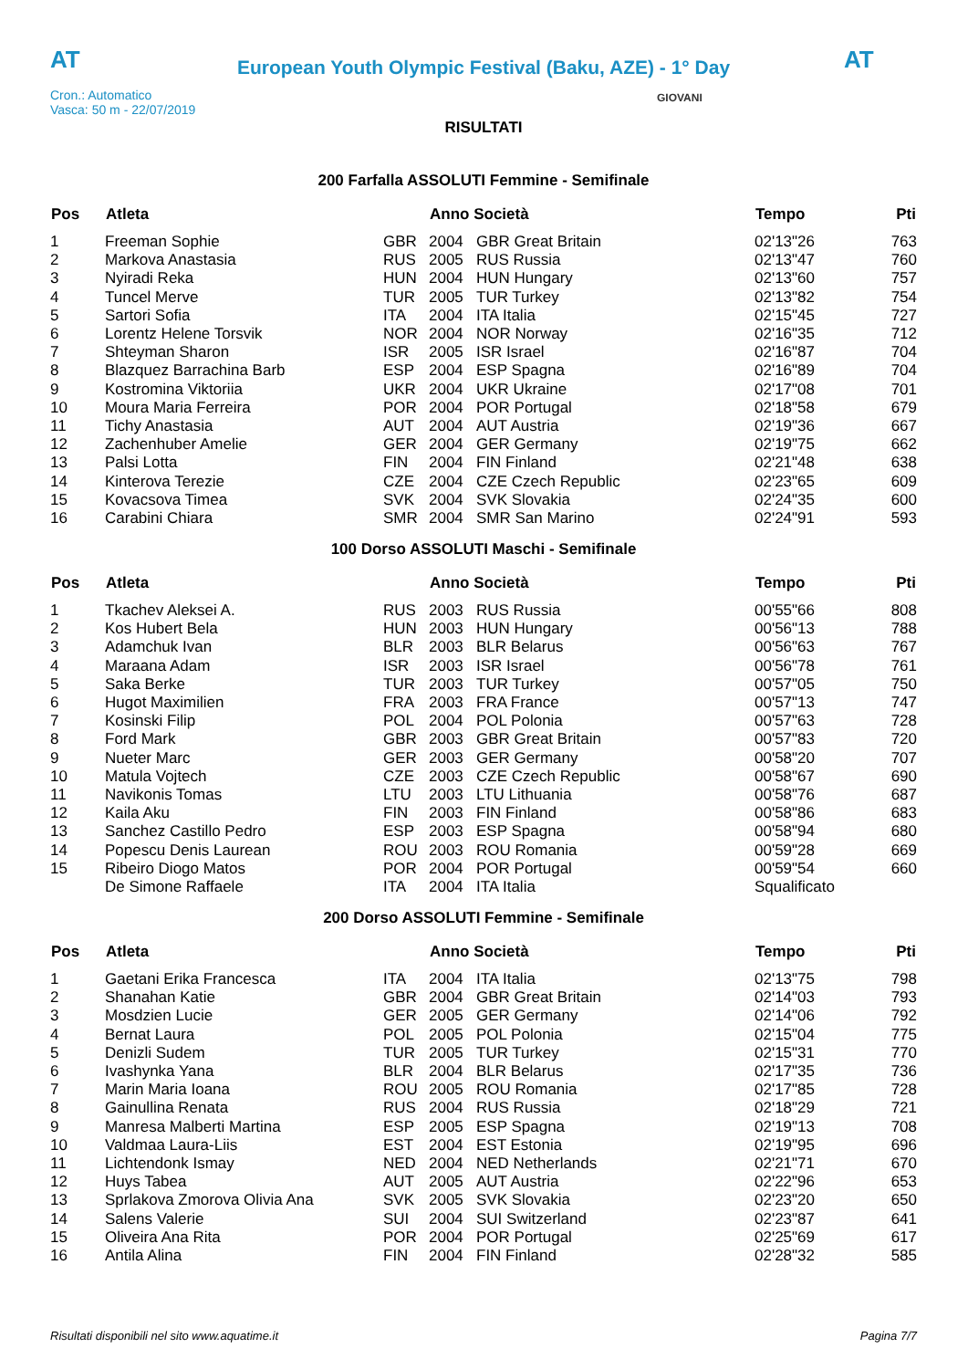AT
European Youth Olympic Festival (Baku, AZE) - 1° Day
AT
Cron.: Automatico
Vasca: 50 m - 22/07/2019
GIOVANI
RISULTATI
200 Farfalla ASSOLUTI Femmine - Semifinale
| Pos | Atleta | | Anno Società | | Tempo | Pti |
| --- | --- | --- | --- | --- | --- | --- |
| 1 | Freeman Sophie | GBR | 2004 | GBR Great Britain | 02'13"26 | 763 |
| 2 | Markova Anastasia | RUS | 2005 | RUS Russia | 02'13"47 | 760 |
| 3 | Nyiradi Reka | HUN | 2004 | HUN Hungary | 02'13"60 | 757 |
| 4 | Tuncel Merve | TUR | 2005 | TUR Turkey | 02'13"82 | 754 |
| 5 | Sartori Sofia | ITA | 2004 | ITA Italia | 02'15"45 | 727 |
| 6 | Lorentz Helene Torsvik | NOR | 2004 | NOR Norway | 02'16"35 | 712 |
| 7 | Shteyman Sharon | ISR | 2005 | ISR Israel | 02'16"87 | 704 |
| 8 | Blazquez Barrachina Barb | ESP | 2004 | ESP Spagna | 02'16"89 | 704 |
| 9 | Kostromina Viktoriia | UKR | 2004 | UKR Ukraine | 02'17"08 | 701 |
| 10 | Moura Maria Ferreira | POR | 2004 | POR Portugal | 02'18"58 | 679 |
| 11 | Tichy Anastasia | AUT | 2004 | AUT Austria | 02'19"36 | 667 |
| 12 | Zachenhuber Amelie | GER | 2004 | GER Germany | 02'19"75 | 662 |
| 13 | Palsi Lotta | FIN | 2004 | FIN Finland | 02'21"48 | 638 |
| 14 | Kinterova Terezie | CZE | 2004 | CZE Czech Republic | 02'23"65 | 609 |
| 15 | Kovacsova Timea | SVK | 2004 | SVK Slovakia | 02'24"35 | 600 |
| 16 | Carabini Chiara | SMR | 2004 | SMR San Marino | 02'24"91 | 593 |
100 Dorso ASSOLUTI Maschi - Semifinale
| Pos | Atleta | | Anno Società | | Tempo | Pti |
| --- | --- | --- | --- | --- | --- | --- |
| 1 | Tkachev Aleksei A. | RUS | 2003 | RUS Russia | 00'55"66 | 808 |
| 2 | Kos Hubert Bela | HUN | 2003 | HUN Hungary | 00'56"13 | 788 |
| 3 | Adamchuk Ivan | BLR | 2003 | BLR Belarus | 00'56"63 | 767 |
| 4 | Maraana Adam | ISR | 2003 | ISR Israel | 00'56"78 | 761 |
| 5 | Saka Berke | TUR | 2003 | TUR Turkey | 00'57"05 | 750 |
| 6 | Hugot Maximilien | FRA | 2003 | FRA France | 00'57"13 | 747 |
| 7 | Kosinski Filip | POL | 2004 | POL Polonia | 00'57"63 | 728 |
| 8 | Ford Mark | GBR | 2003 | GBR Great Britain | 00'57"83 | 720 |
| 9 | Nueter Marc | GER | 2003 | GER Germany | 00'58"20 | 707 |
| 10 | Matula Vojtech | CZE | 2003 | CZE Czech Republic | 00'58"67 | 690 |
| 11 | Navikonis Tomas | LTU | 2003 | LTU Lithuania | 00'58"76 | 687 |
| 12 | Kaila Aku | FIN | 2003 | FIN Finland | 00'58"86 | 683 |
| 13 | Sanchez Castillo Pedro | ESP | 2003 | ESP Spagna | 00'58"94 | 680 |
| 14 | Popescu Denis Laurean | ROU | 2003 | ROU Romania | 00'59"28 | 669 |
| 15 | Ribeiro Diogo Matos | POR | 2004 | POR Portugal | 00'59"54 | 660 |
| | De Simone Raffaele | ITA | 2004 | ITA Italia | Squalificato | |
200 Dorso ASSOLUTI Femmine - Semifinale
| Pos | Atleta | | Anno Società | | Tempo | Pti |
| --- | --- | --- | --- | --- | --- | --- |
| 1 | Gaetani Erika Francesca | ITA | 2004 | ITA Italia | 02'13"75 | 798 |
| 2 | Shanahan Katie | GBR | 2004 | GBR Great Britain | 02'14"03 | 793 |
| 3 | Mosdzien Lucie | GER | 2005 | GER Germany | 02'14"06 | 792 |
| 4 | Bernat Laura | POL | 2005 | POL Polonia | 02'15"04 | 775 |
| 5 | Denizli Sudem | TUR | 2005 | TUR Turkey | 02'15"31 | 770 |
| 6 | Ivashynka Yana | BLR | 2004 | BLR Belarus | 02'17"35 | 736 |
| 7 | Marin Maria Ioana | ROU | 2005 | ROU Romania | 02'17"85 | 728 |
| 8 | Gainullina Renata | RUS | 2004 | RUS Russia | 02'18"29 | 721 |
| 9 | Manresa Malberti Martina | ESP | 2005 | ESP Spagna | 02'19"13 | 708 |
| 10 | Valdmaa Laura-Liis | EST | 2004 | EST Estonia | 02'19"95 | 696 |
| 11 | Lichtendonk Ismay | NED | 2004 | NED Netherlands | 02'21"71 | 670 |
| 12 | Huys Tabea | AUT | 2005 | AUT Austria | 02'22"96 | 653 |
| 13 | Sprlakova Zmorova Olivia Ana | SVK | 2005 | SVK Slovakia | 02'23"20 | 650 |
| 14 | Salens Valerie | SUI | 2004 | SUI Switzerland | 02'23"87 | 641 |
| 15 | Oliveira Ana Rita | POR | 2004 | POR Portugal | 02'25"69 | 617 |
| 16 | Antila Alina | FIN | 2004 | FIN Finland | 02'28"32 | 585 |
Risultati disponibili nel sito www.aquatime.it Pagina 7/7